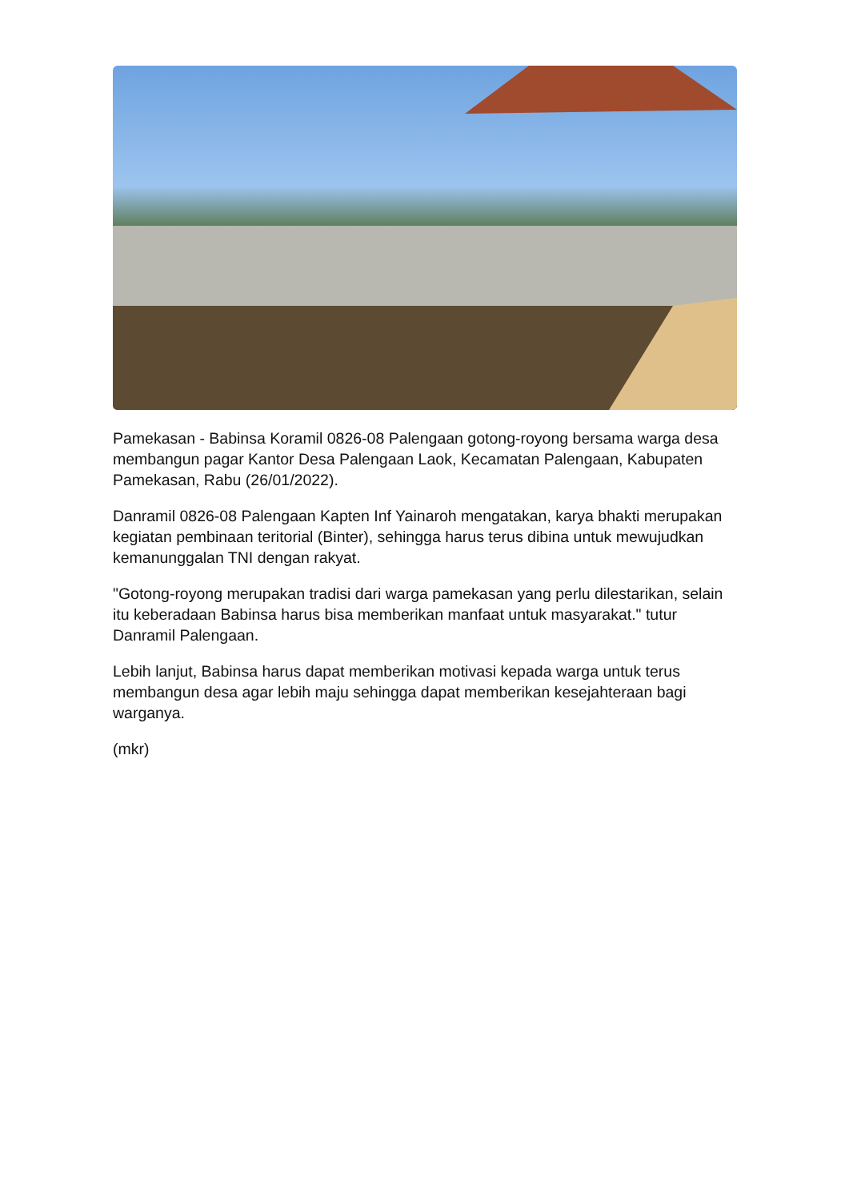Pamekasan - Babinsa Koramil 0826-08 Palengaan gotong-royong bersama warga desa membangun pagar Kantor Desa Palengaan Laok, Kecamatan Palengaan, Kabupaten Pamekasan, Rabu (26/01/2022).
Danramil 0826-08 Palengaan Kapten Inf Yainaroh mengatakan, karya bhakti merupakan kegiatan pembinaan teritorial (Binter), sehingga harus terus dibina untuk mewujudkan kemanunggalan TNI dengan rakyat.
"Gotong-royong merupakan tradisi dari warga pamekasan yang perlu dilestarikan, selain itu keberadaan Babinsa harus bisa memberikan manfaat untuk masyarakat." tutur Danramil Palengaan.
Lebih lanjut, Babinsa harus dapat memberikan motivasi kepada warga untuk terus membangun desa agar lebih maju sehingga dapat memberikan kesejahteraan bagi warganya.
(mkr)